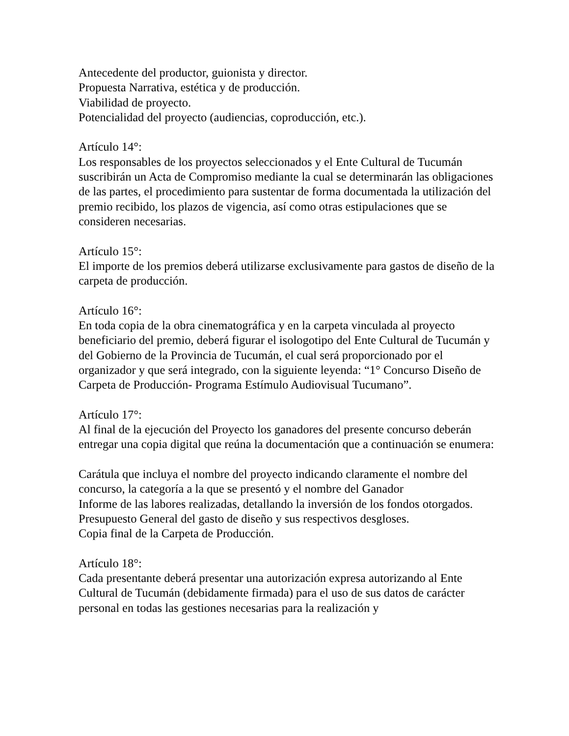Antecedente del productor, guionista y director.
Propuesta Narrativa, estética y de producción.
Viabilidad de proyecto.
Potencialidad del proyecto (audiencias, coproducción, etc.).
Artículo 14°:
Los responsables de los proyectos seleccionados y el Ente Cultural de Tucumán suscribirán un Acta de Compromiso mediante la cual se determinarán las obligaciones de las partes, el procedimiento para sustentar de forma documentada la utilización del premio recibido, los plazos de vigencia, así como otras estipulaciones que se consideren necesarias.
Artículo 15°:
El importe de los premios deberá utilizarse exclusivamente para gastos de diseño de la carpeta de producción.
Artículo 16°:
En toda copia de la obra cinematográfica y en la carpeta vinculada al proyecto beneficiario del premio, deberá figurar el isologotipo del Ente Cultural de Tucumán y del Gobierno de la Provincia de Tucumán, el cual será proporcionado por el organizador y que será integrado, con la siguiente leyenda: “1° Concurso Diseño de Carpeta de Producción- Programa Estímulo Audiovisual Tucumano”.
Artículo 17°:
Al final de la ejecución del Proyecto los ganadores del presente concurso deberán entregar una copia digital que reúna la documentación que a continuación se enumera:
Carátula que incluya el nombre del proyecto indicando claramente el nombre del concurso, la categoría a la que se presentó y el nombre del Ganador
Informe de las labores realizadas, detallando la inversión de los fondos otorgados. Presupuesto General del gasto de diseño y sus respectivos desgloses.
Copia final de la Carpeta de Producción.
Artículo 18°:
Cada presentante deberá presentar una autorización expresa autorizando al Ente Cultural de Tucumán (debidamente firmada) para el uso de sus datos de carácter personal en todas las gestiones necesarias para la realización y